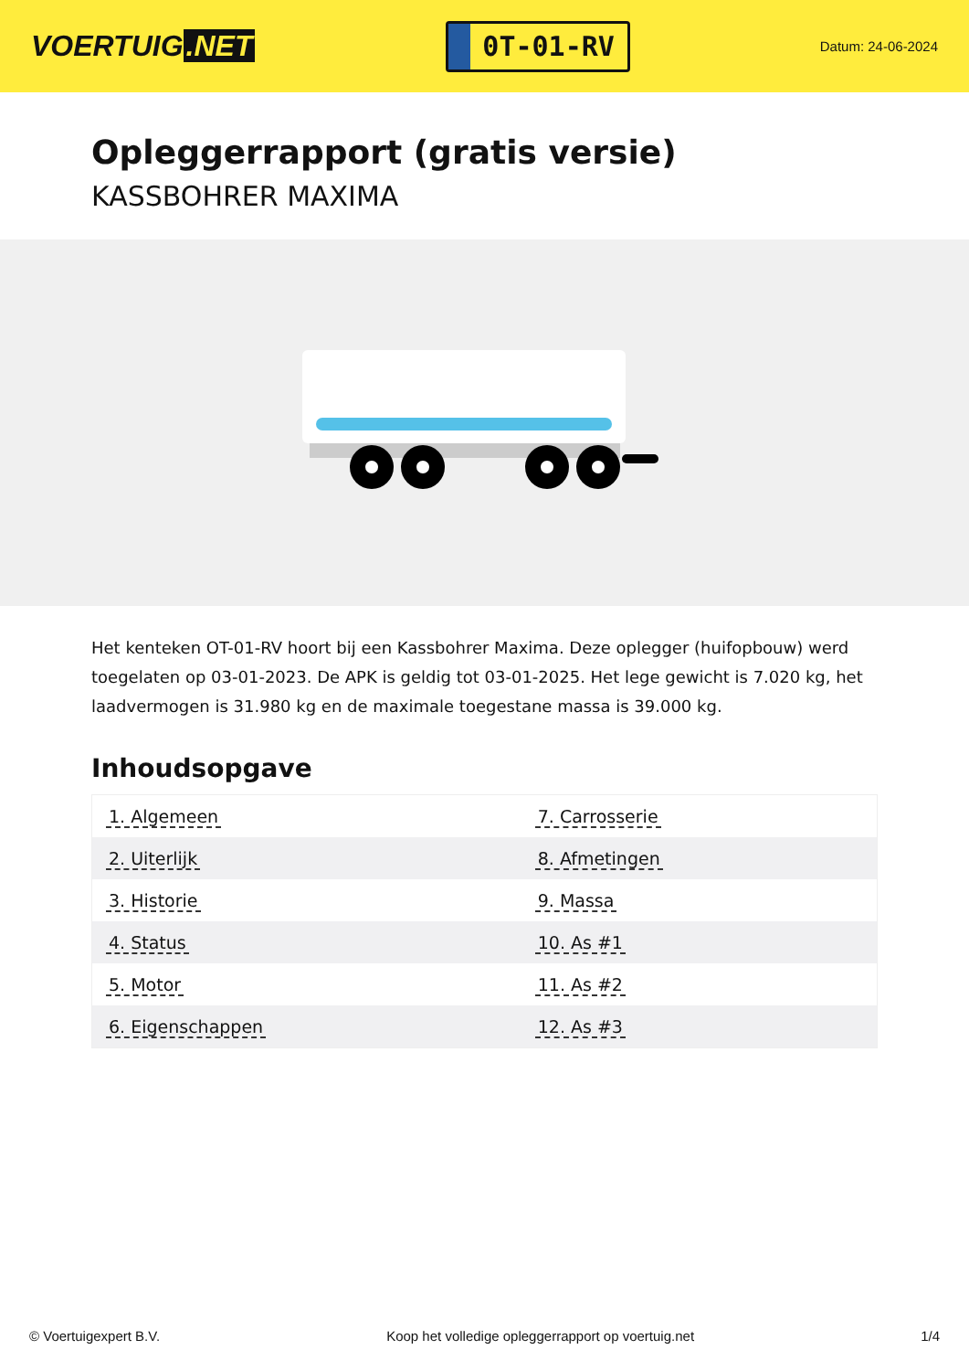VOERTUIG.NET
0T-01-RV
Datum: 24-06-2024
Opleggerrapport (gratis versie)
KASSBOHRER MAXIMA
Het kenteken OT-01-RV hoort bij een Kassbohrer Maxima. Deze oplegger (huifopbouw) werd toegelaten op 03-01-2023. De APK is geldig tot 03-01-2025. Het lege gewicht is 7.020 kg, het laadvermogen is 31.980 kg en de maximale toegestane massa is 39.000 kg.
Inhoudsopgave
| 1. Algemeen | 7. Carrosserie |
| 2. Uiterlijk | 8. Afmetingen |
| 3. Historie | 9. Massa |
| 4. Status | 10. As #1 |
| 5. Motor | 11. As #2 |
| 6. Eigenschappen | 12. As #3 |
© Voertuigexpert B.V. Koop het volledige opleggerrapport op voertuig.net 1/4